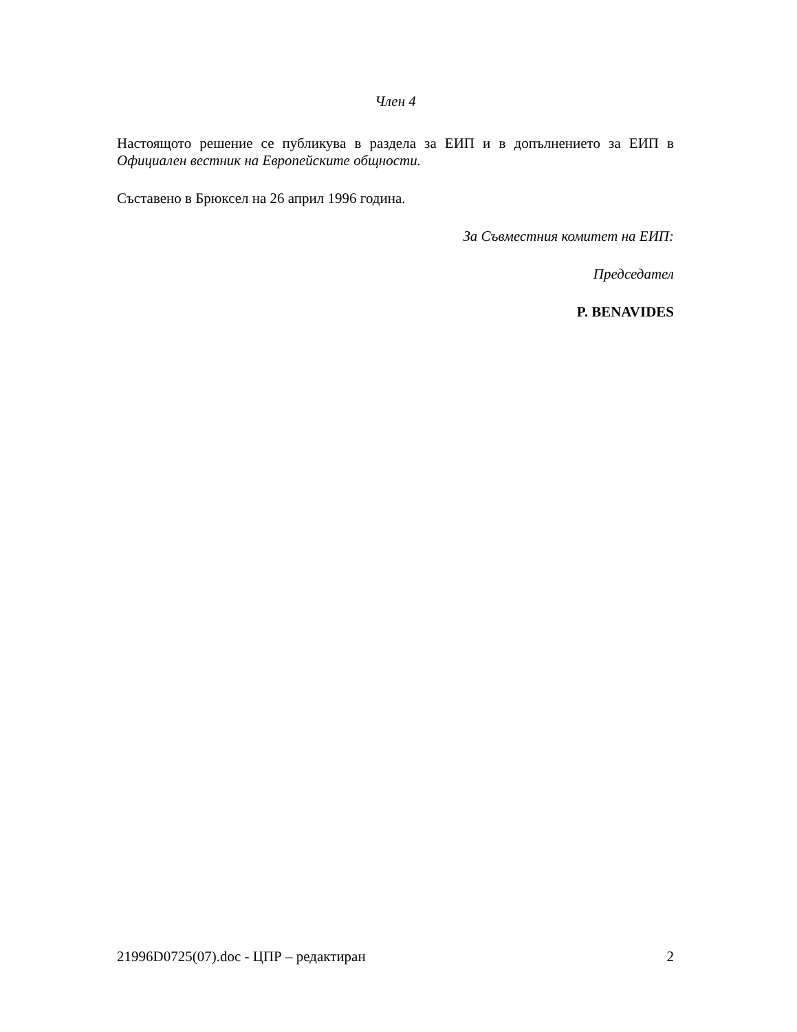Член 4
Настоящото решение се публикува в раздела за ЕИП и в допълнението за ЕИП в Официален вестник на Европейските общности.
Съставено в Брюксел на 26 април 1996 година.
За Съвместния комитет на ЕИП:
Председател
P. BENAVIDES
21996D0725(07).doc - ЦПР – редактиран 2